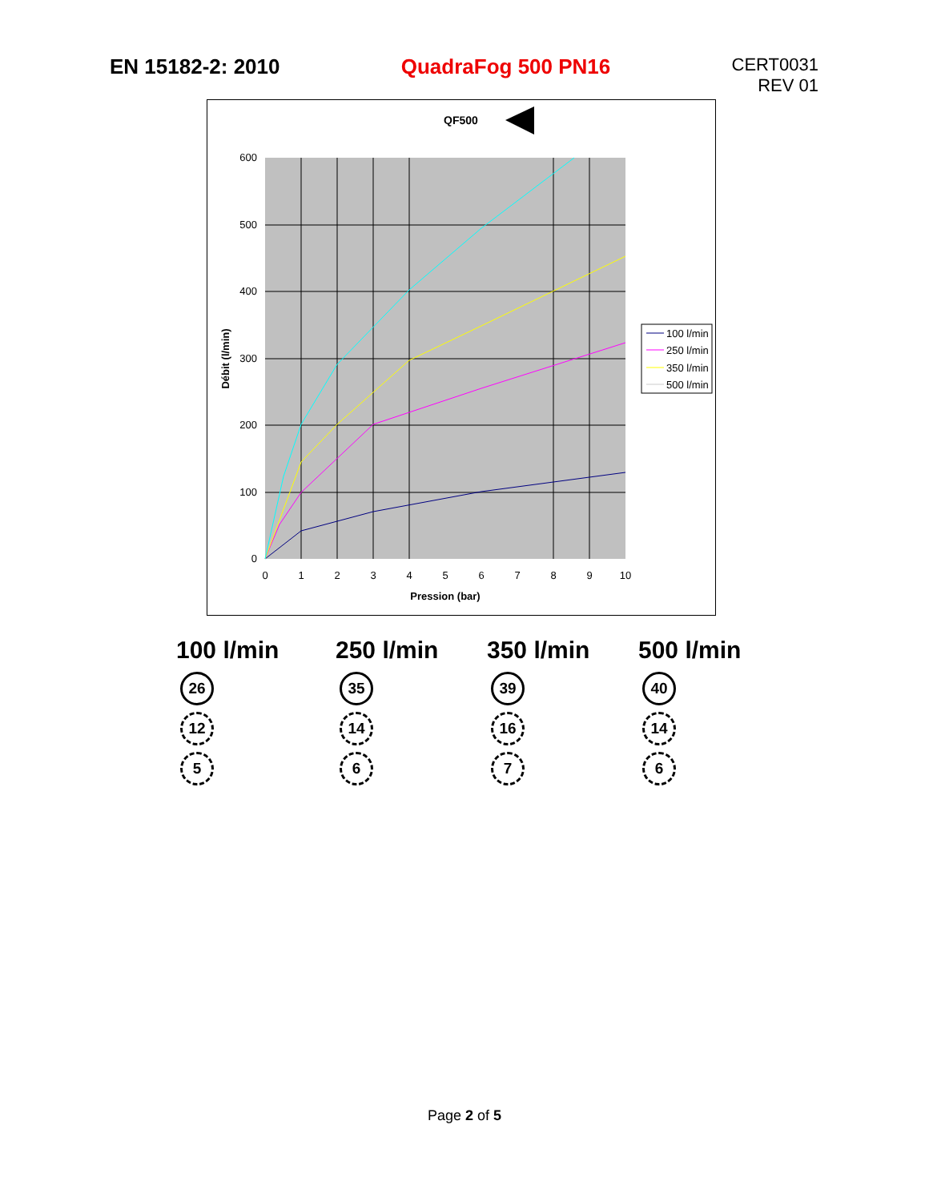EN 15182-2: 2010 QuadraFog 500 PN16
CERT0031
REV 01
QF500
600
500
400
300
200
100
0
0
1
2
3
4
5
6
7
8
9
10
Pression (bar)
Débit (l/min)
100 l/min
250 l/min
350 l/min
500 l/min
100 l/min
26
12
5
250 l/min
35
14
6
350 l/min
39
16
7
500 l/min
40
14
6
Page 2 of 5